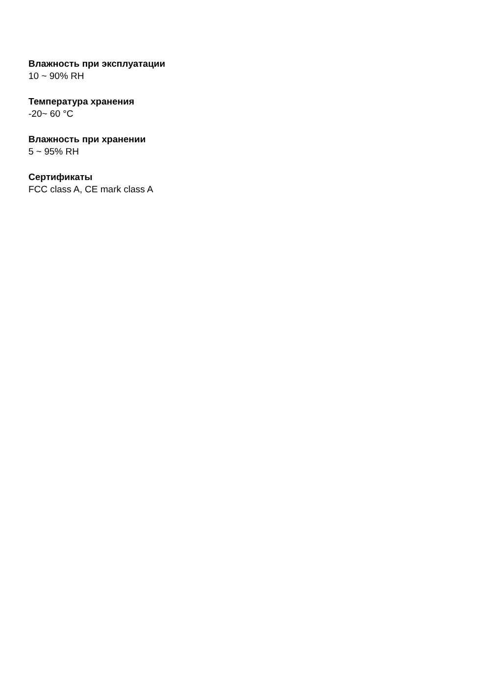Влажность при эксплуатации
10 ~ 90% RH
Температура хранения
-20~ 60 °C
Влажность при хранении
5 ~ 95% RH
Сертификаты
FCC class A, CE mark class A